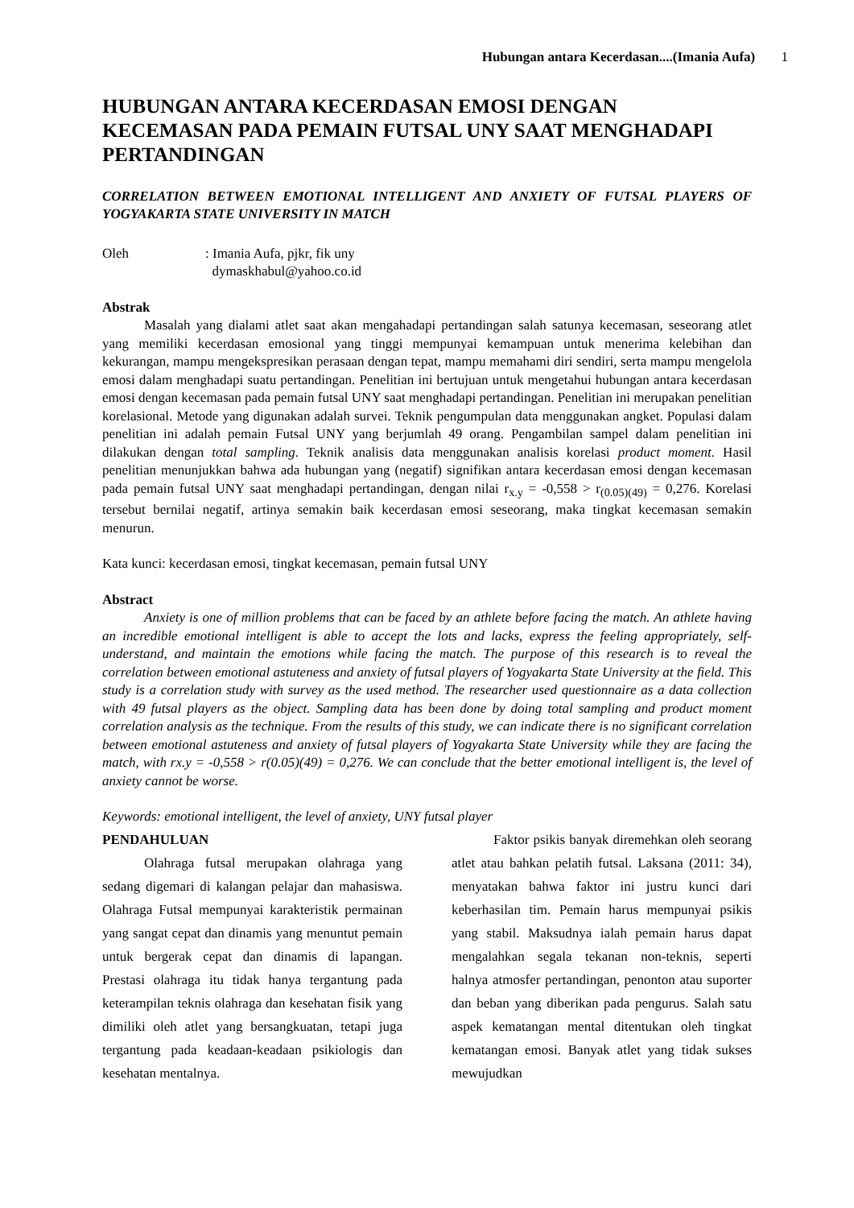Hubungan antara Kecerdasan....(Imania Aufa) 1
HUBUNGAN ANTARA KECERDASAN EMOSI DENGAN KECEMASAN PADA PEMAIN FUTSAL UNY SAAT MENGHADAPI PERTANDINGAN
CORRELATION BETWEEN EMOTIONAL INTELLIGENT AND ANXIETY OF FUTSAL PLAYERS OF YOGYAKARTA STATE UNIVERSITY IN MATCH
Oleh : Imania Aufa, pjkr, fik uny
dymaskhabul@yahoo.co.id
Abstrak
Masalah yang dialami atlet saat akan mengahadapi pertandingan salah satunya kecemasan, seseorang atlet yang memiliki kecerdasan emosional yang tinggi mempunyai kemampuan untuk menerima kelebihan dan kekurangan, mampu mengekspresikan perasaan dengan tepat, mampu memahami diri sendiri, serta mampu mengelola emosi dalam menghadapi suatu pertandingan. Penelitian ini bertujuan untuk mengetahui hubungan antara kecerdasan emosi dengan kecemasan pada pemain futsal UNY saat menghadapi pertandingan. Penelitian ini merupakan penelitian korelasional. Metode yang digunakan adalah survei. Teknik pengumpulan data menggunakan angket. Populasi dalam penelitian ini adalah pemain Futsal UNY yang berjumlah 49 orang. Pengambilan sampel dalam penelitian ini dilakukan dengan total sampling. Teknik analisis data menggunakan analisis korelasi product moment. Hasil penelitian menunjukkan bahwa ada hubungan yang (negatif) signifikan antara kecerdasan emosi dengan kecemasan pada pemain futsal UNY saat menghadapi pertandingan, dengan nilai r<sub>x.y</sub> = -0,558 > r<sub>(0.05)(49)</sub> = 0,276. Korelasi tersebut bernilai negatif, artinya semakin baik kecerdasan emosi seseorang, maka tingkat kecemasan semakin menurun.
Kata kunci: kecerdasan emosi, tingkat kecemasan, pemain futsal UNY
Abstract
Anxiety is one of million problems that can be faced by an athlete before facing the match. An athlete having an incredible emotional intelligent is able to accept the lots and lacks, express the feeling appropriately, self-understand, and maintain the emotions while facing the match. The purpose of this research is to reveal the correlation between emotional astuteness and anxiety of futsal players of Yogyakarta State University at the field. This study is a correlation study with survey as the used method. The researcher used questionnaire as a data collection with 49 futsal players as the object. Sampling data has been done by doing total sampling and product moment correlation analysis as the technique. From the results of this study, we can indicate there is no significant correlation between emotional astuteness and anxiety of futsal players of Yogyakarta State University while they are facing the match, with rx.y = -0,558 > r(0.05)(49) = 0,276. We can conclude that the better emotional intelligent is, the level of anxiety cannot be worse.
Keywords: emotional intelligent, the level of anxiety, UNY futsal player
PENDAHULUAN
Olahraga futsal merupakan olahraga yang sedang digemari di kalangan pelajar dan mahasiswa. Olahraga Futsal mempunyai karakteristik permainan yang sangat cepat dan dinamis yang menuntut pemain untuk bergerak cepat dan dinamis di lapangan. Prestasi olahraga itu tidak hanya tergantung pada keterampilan teknis olahraga dan kesehatan fisik yang dimiliki oleh atlet yang bersangkuatan, tetapi juga tergantung pada keadaan-keadaan psikiologis dan kesehatan mentalnya.
Faktor psikis banyak diremehkan oleh seorang atlet atau bahkan pelatih futsal. Laksana (2011: 34), menyatakan bahwa faktor ini justru kunci dari keberhasilan tim. Pemain harus mempunyai psikis yang stabil. Maksudnya ialah pemain harus dapat mengalahkan segala tekanan non-teknis, seperti halnya atmosfer pertandingan, penonton atau suporter dan beban yang diberikan pada pengurus. Salah satu aspek kematangan mental ditentukan oleh tingkat kematangan emosi. Banyak atlet yang tidak sukses mewujudkan